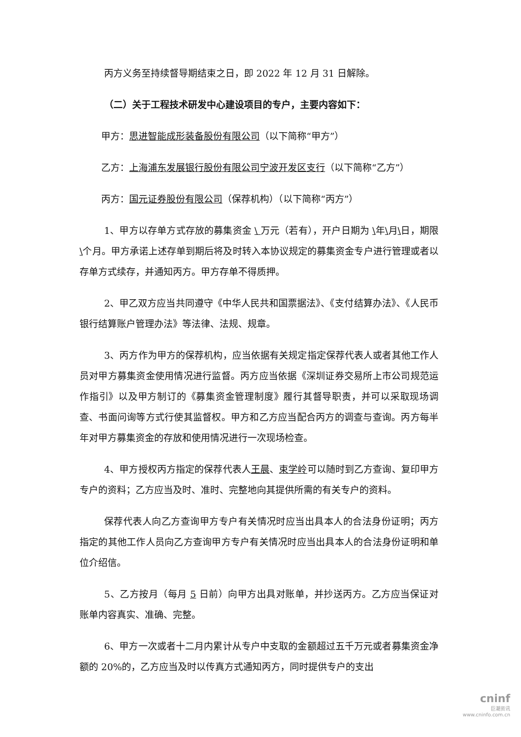丙方义务至持续督导期结束之日，即 2022 年 12 月 31 日解除。
（二）关于工程技术研发中心建设项目的专户，主要内容如下：
甲方：思进智能成形装备股份有限公司（以下简称“甲方”）
乙方：上海浦东发展银行股份有限公司宁波开发区支行（以下简称“乙方”）
丙方：国元证券股份有限公司（保荐机构）（以下简称“丙方”）
1、甲方以存单方式存放的募集资金 \ 万元（若有），开户日期为 \年\月\日，期限\个月。甲方承诺上述存单到期后将及时转入本协议规定的募集资金专户进行管理或者以存单方式续存，并通知丙方。甲方存单不得质押。
2、甲乙双方应当共同遵守《中华人民共和国票据法》、《支付结算办法》、《人民币银行结算账户管理办法》等法律、法规、规章。
3、丙方作为甲方的保荐机构，应当依据有关规定指定保荐代表人或者其他工作人员对甲方募集资金使用情况进行监督。丙方应当依据《深圳证券交易所上市公司规范运作指引》以及甲方制订的《募集资金管理制度》履行其督导职责，并可以采取现场调查、书面问询等方式行使其监督权。甲方和乙方应当配合丙方的调查与查询。丙方每半年对甲方募集资金的存放和使用情况进行一次现场检查。
4、甲方授权丙方指定的保荐代表人王晨、束学岭可以随时到乙方查询、复印甲方专户的资料；乙方应当及时、准时、完整地向其提供所需的有关专户的资料。
保荐代表人向乙方查询甲方专户有关情况时应当出具本人的合法身份证明；丙方指定的其他工作人员向乙方查询甲方专户有关情况时应当出具本人的合法身份证明和单位介绍信。
5、乙方按月（每月 5 日前）向甲方出具对账单，并抄送丙方。乙方应当保证对账单内容真实、准确、完整。
6、甲方一次或者十二月内累计从专户中支取的金额超过五千万元或者募集资金净额的 20%的，乙方应当及时以传真方式通知丙方，同时提供专户的支出
cninf
巨潮资讯
www.cninfo.com.cn